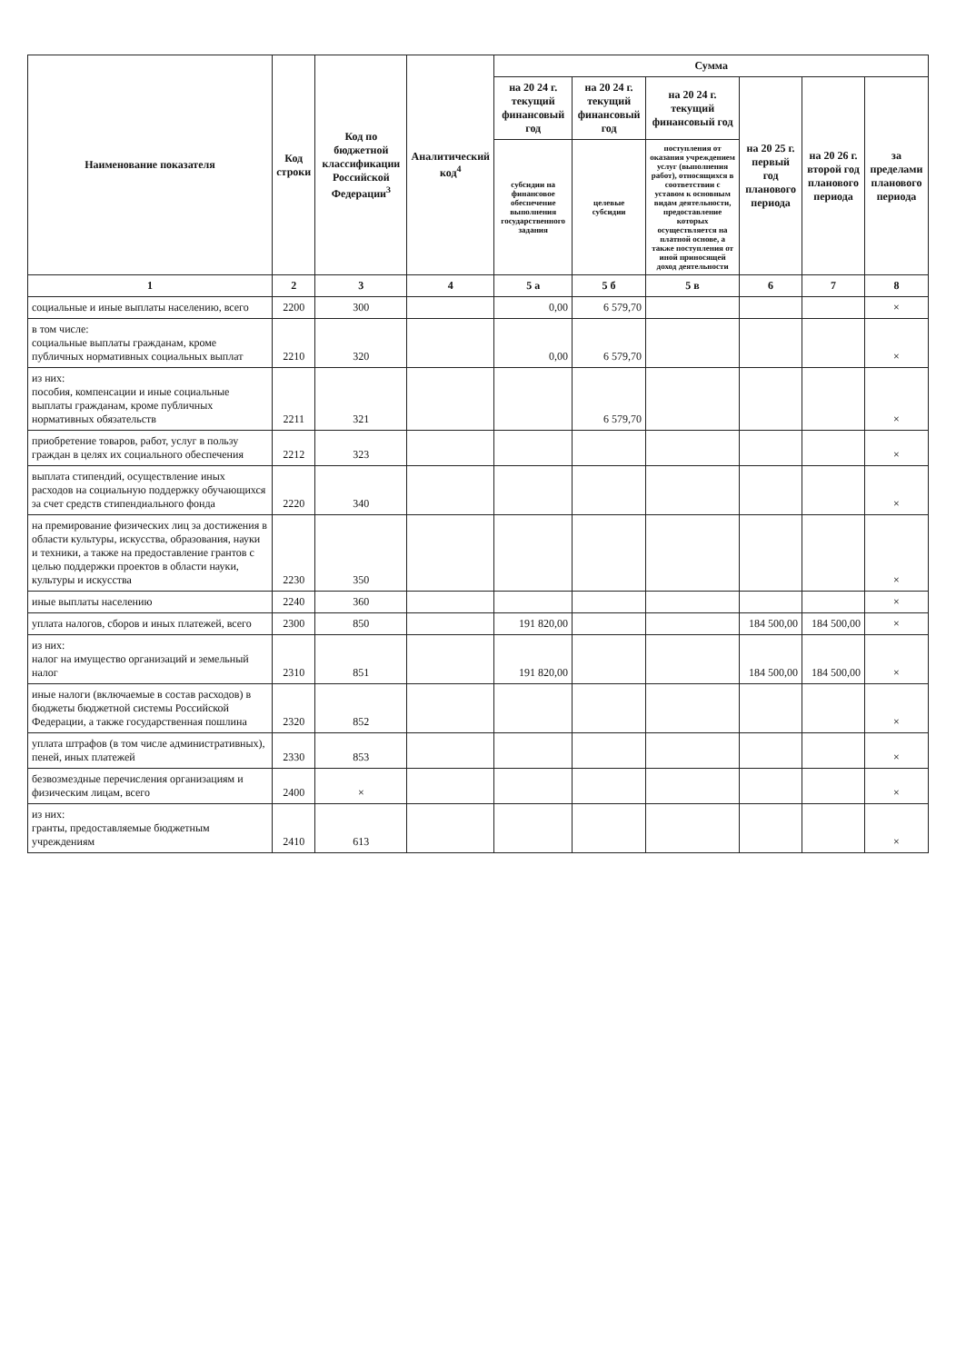| Наименование показателя | Код строки | Код по бюджетной классификации Российской Федерации<sup>3</sup> | Аналитический код<sup>4</sup> | Сумма | | | | | |
| --- | --- | --- | --- | --- | --- | --- | --- | --- | --- |
| | | | | на 20 24 г. текущий финансовый год | на 20 24 г. текущий финансовый год | на 20 24 г. текущий финансовый год | на 20 25 г. первый год планового периода | на 20 26 г. второй год планового периода | за пределами планового периода |
| | | | | субсидии на финансовое обеспечение выполнения государственного задания | целевые субсидии | поступления от оказания учреждением услуг (выполнения работ), относящихся в соответствии с уставом к основным видам деятельности, предоставление которых осуществляется на платной основе, а также поступления от иной приносящей доход деятельности | | | |
| 1 | 2 | 3 | 4 | 5 а | 5 б | 5 в | 6 | 7 | 8 |
| социальные и иные выплаты населению, всего | 2200 | 300 | | 0,00 | 6 579,70 | | | | × |
| в том числе: социальные выплаты гражданам, кроме публичных нормативных социальных выплат | 2210 | 320 | | 0,00 | 6 579,70 | | | | × |
| из них: пособия, компенсации и иные социальные выплаты гражданам, кроме публичных нормативных обязательств | 2211 | 321 | | | 6 579,70 | | | | × |
| приобретение товаров, работ, услуг в пользу граждан в целях их социального обеспечения | 2212 | 323 | | | | | | | × |
| выплата стипендий, осуществление иных расходов на социальную поддержку обучающихся за счет средств стипендиального фонда | 2220 | 340 | | | | | | | × |
| на премирование физических лиц за достижения в области культуры, искусства, образования, науки и техники, а также на предоставление грантов с целью поддержки проектов в области науки, культуры и искусства | 2230 | 350 | | | | | | | × |
| иные выплаты населению | 2240 | 360 | | | | | | | × |
| уплата налогов, сборов и иных платежей, всего | 2300 | 850 | | 191 820,00 | | | 184 500,00 | 184 500,00 | × |
| из них: налог на имущество организаций и земельный налог | 2310 | 851 | | 191 820,00 | | | 184 500,00 | 184 500,00 | × |
| иные налоги (включаемые в состав расходов) в бюджеты бюджетной системы Российской Федерации, а также государственная пошлина | 2320 | 852 | | | | | | | × |
| уплата штрафов (в том числе административных), пеней, иных платежей | 2330 | 853 | | | | | | | × |
| безвозмездные перечисления организациям и физическим лицам, всего | 2400 | × | | | | | | | × |
| из них: гранты, предоставляемые бюджетным учреждениям | 2410 | 613 | | | | | | | × |